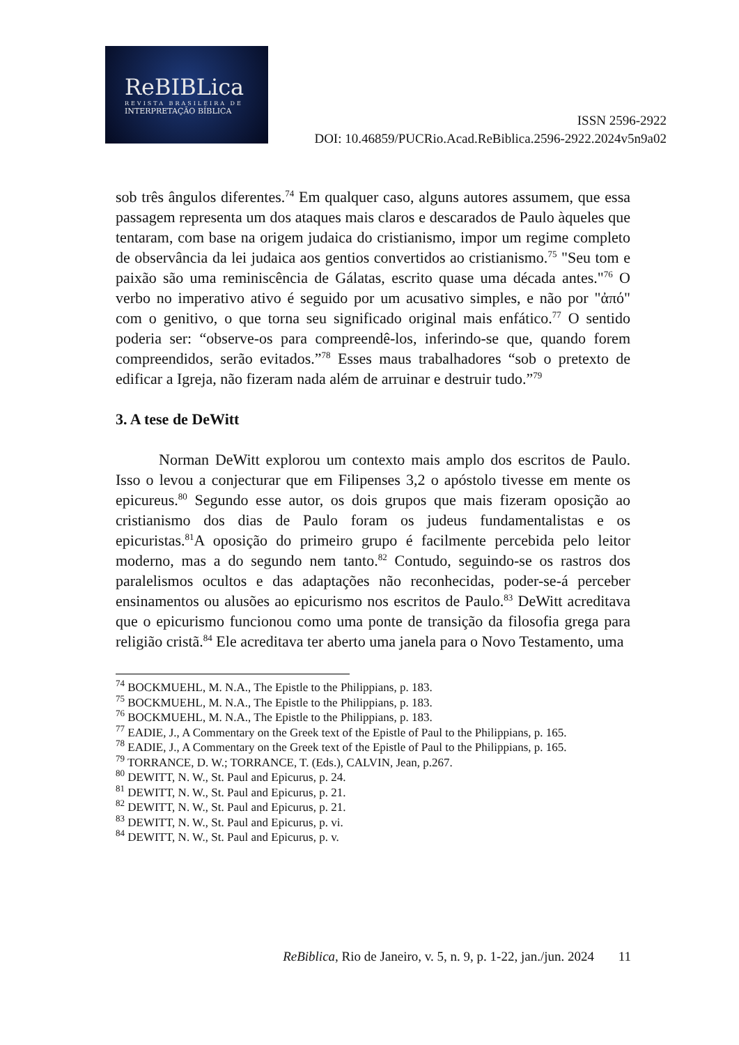ReBIBLica
REVISTA BRASILEIRA DE
INTERPRETAÇÃO BÍBLICA
ISSN 2596-2922
DOI: 10.46859/PUCRio.Acad.ReBiblica.2596-2922.2024v5n9a02
sob três ângulos diferentes.<sup>74</sup> Em qualquer caso, alguns autores assumem, que essa passagem representa um dos ataques mais claros e descarados de Paulo àqueles que tentaram, com base na origem judaica do cristianismo, impor um regime completo de observância da lei judaica aos gentios convertidos ao cristianismo.<sup>75</sup> "Seu tom e paixão são uma reminiscência de Gálatas, escrito quase uma década antes."<sup>76</sup> O verbo no imperativo ativo é seguido por um acusativo simples, e não por "ἀπό" com o genitivo, o que torna seu significado original mais enfático.<sup>77</sup> O sentido poderia ser: “observe-os para compreendê-los, inferindo-se que, quando forem compreendidos, serão evitados.”<sup>78</sup> Esses maus trabalhadores “sob o pretexto de edificar a Igreja, não fizeram nada além de arruinar e destruir tudo.”<sup>79</sup>
3. A tese de DeWitt
Norman DeWitt explorou um contexto mais amplo dos escritos de Paulo. Isso o levou a conjecturar que em Filipenses 3,2 o apóstolo tivesse em mente os epicureus.<sup>80</sup> Segundo esse autor, os dois grupos que mais fizeram oposição ao cristianismo dos dias de Paulo foram os judeus fundamentalistas e os epicuristas.<sup>81</sup>A oposição do primeiro grupo é facilmente percebida pelo leitor moderno, mas a do segundo nem tanto.<sup>82</sup> Contudo, seguindo-se os rastros dos paralelismos ocultos e das adaptações não reconhecidas, poder-se-á perceber ensinamentos ou alusões ao epicurismo nos escritos de Paulo.<sup>83</sup> DeWitt acreditava que o epicurismo funcionou como uma ponte de transição da filosofia grega para religião cristã.<sup>84</sup> Ele acreditava ter aberto uma janela para o Novo Testamento, uma
<sup>74</sup> BOCKMUEHL, M. N.A., The Epistle to the Philippians, p. 183.
<sup>75</sup> BOCKMUEHL, M. N.A., The Epistle to the Philippians, p. 183.
<sup>76</sup> BOCKMUEHL, M. N.A., The Epistle to the Philippians, p. 183.
<sup>77</sup> EADIE, J., A Commentary on the Greek text of the Epistle of Paul to the Philippians, p. 165.
<sup>78</sup> EADIE, J., A Commentary on the Greek text of the Epistle of Paul to the Philippians, p. 165.
<sup>79</sup> TORRANCE, D. W.; TORRANCE, T. (Eds.), CALVIN, Jean, p.267.
<sup>80</sup> DEWITT, N. W., St. Paul and Epicurus, p. 24.
<sup>81</sup> DEWITT, N. W., St. Paul and Epicurus, p. 21.
<sup>82</sup> DEWITT, N. W., St. Paul and Epicurus, p. 21.
<sup>83</sup> DEWITT, N. W., St. Paul and Epicurus, p. vi.
<sup>84</sup> DEWITT, N. W., St. Paul and Epicurus, p. v.
ReBiblica, Rio de Janeiro, v. 5, n. 9, p. 1-22, jan./jun. 2024 11